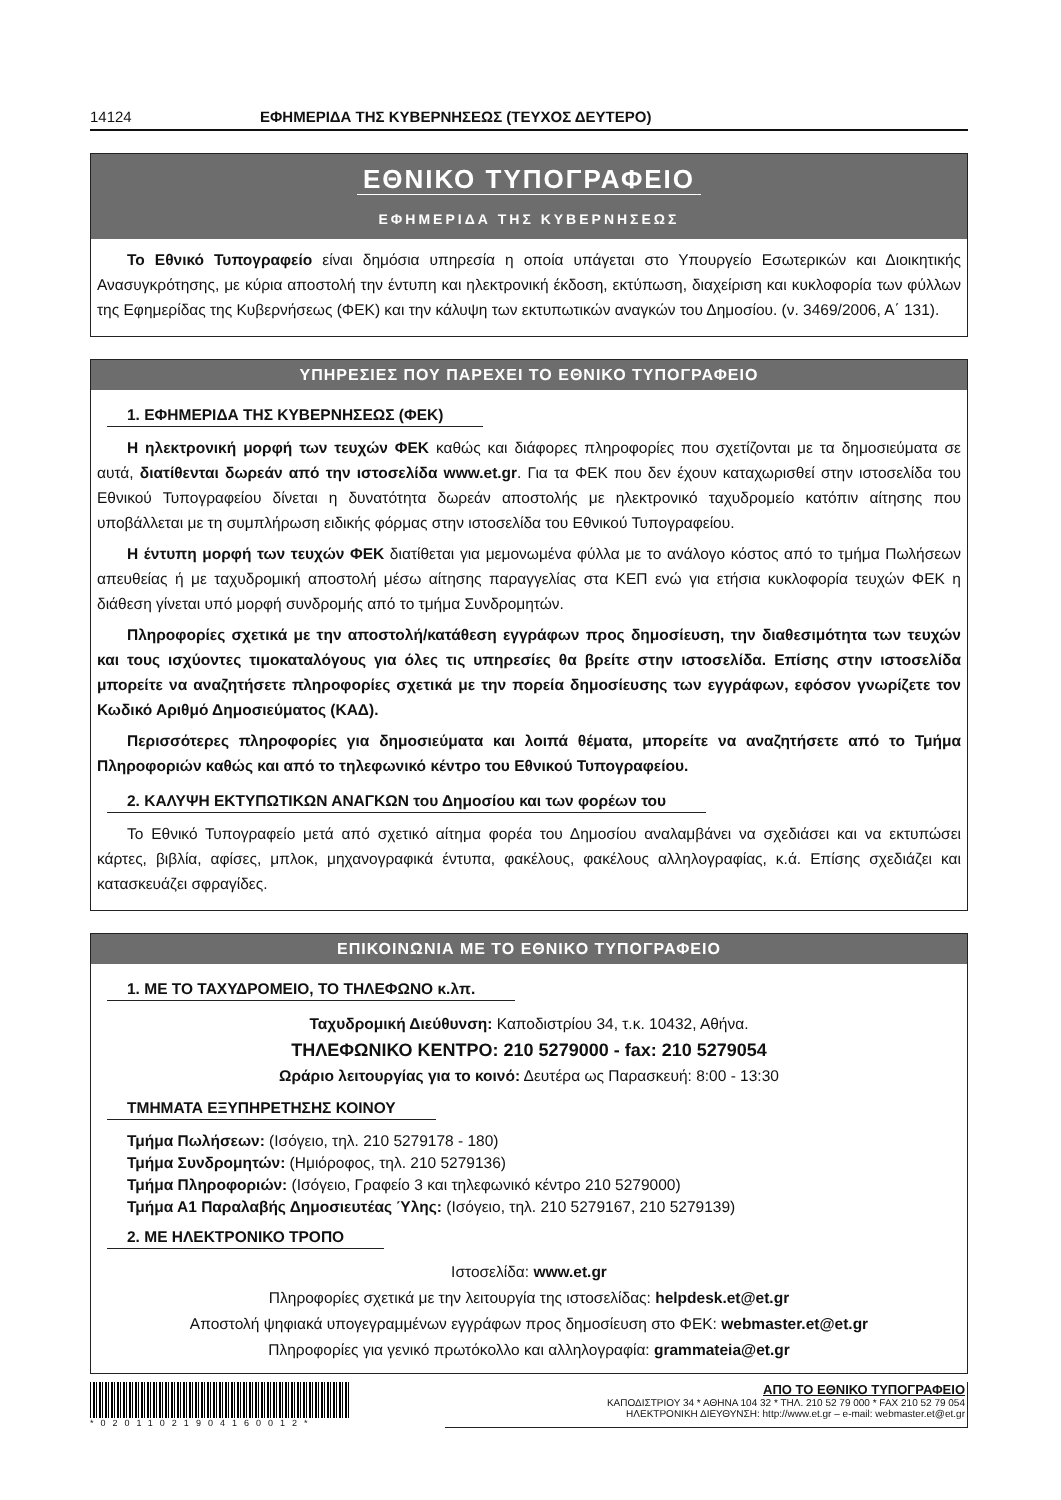14124 ΕΦΗΜΕΡΙΔΑ ΤΗΣ ΚΥΒΕΡΝΗΣΕΩΣ (ΤΕΥΧΟΣ ΔΕΥΤΕΡΟ)
ΕΘΝΙΚΟ ΤΥΠΟΓΡΑΦΕΙΟ
ΕΦΗΜΕΡΙΔΑ ΤΗΣ ΚΥΒΕΡΝΗΣΕΩΣ
Το Εθνικό Τυπογραφείο είναι δημόσια υπηρεσία η οποία υπάγεται στο Υπουργείο Εσωτερικών και Διοικητικής Ανασυγκρότησης, με κύρια αποστολή την έντυπη και ηλεκτρονική έκδοση, εκτύπωση, διαχείριση και κυκλοφορία των φύλλων της Εφημερίδας της Κυβερνήσεως (ΦΕΚ) και την κάλυψη των εκτυπωτικών αναγκών του Δημοσίου. (ν. 3469/2006, Α΄ 131).
ΥΠΗΡΕΣΙΕΣ ΠΟΥ ΠΑΡΕΧΕΙ ΤΟ ΕΘΝΙΚΟ ΤΥΠΟΓΡΑΦΕΙΟ
1. ΕΦΗΜΕΡΙΔΑ ΤΗΣ ΚΥΒΕΡΝΗΣΕΩΣ (ΦΕΚ)
Η ηλεκτρονική μορφή των τευχών ΦΕΚ καθώς και διάφορες πληροφορίες που σχετίζονται με τα δημοσιεύματα σε αυτά, διατίθενται δωρεάν από την ιστοσελίδα www.et.gr. Για τα ΦΕΚ που δεν έχουν καταχωρισθεί στην ιστοσελίδα του Εθνικού Τυπογραφείου δίνεται η δυνατότητα δωρεάν αποστολής με ηλεκτρονικό ταχυδρομείο κατόπιν αίτησης που υποβάλλεται με τη συμπλήρωση ειδικής φόρμας στην ιστοσελίδα του Εθνικού Τυπογραφείου.
Η έντυπη μορφή των τευχών ΦΕΚ διατίθεται για μεμονωμένα φύλλα με το ανάλογο κόστος από το τμήμα Πωλήσεων απευθείας ή με ταχυδρομική αποστολή μέσω αίτησης παραγγελίας στα ΚΕΠ ενώ για ετήσια κυκλοφορία τευχών ΦΕΚ η διάθεση γίνεται υπό μορφή συνδρομής από το τμήμα Συνδρομητών.
Πληροφορίες σχετικά με την αποστολή/κατάθεση εγγράφων προς δημοσίευση, την διαθεσιμότητα των τευχών και τους ισχύοντες τιμοκαταλόγους για όλες τις υπηρεσίες θα βρείτε στην ιστοσελίδα. Επίσης στην ιστοσελίδα μπορείτε να αναζητήσετε πληροφορίες σχετικά με την πορεία δημοσίευσης των εγγράφων, εφόσον γνωρίζετε τον Κωδικό Αριθμό Δημοσιεύματος (ΚΑΔ).
Περισσότερες πληροφορίες για δημοσιεύματα και λοιπά θέματα, μπορείτε να αναζητήσετε από το Τμήμα Πληροφοριών καθώς και από το τηλεφωνικό κέντρο του Εθνικού Τυπογραφείου.
2. ΚΑΛΥΨΗ ΕΚΤΥΠΩΤΙΚΩΝ ΑΝΑΓΚΩΝ του Δημοσίου και των φορέων του
Το Εθνικό Τυπογραφείο μετά από σχετικό αίτημα φορέα του Δημοσίου αναλαμβάνει να σχεδιάσει και να εκτυπώσει κάρτες, βιβλία, αφίσες, μπλοκ, μηχανογραφικά έντυπα, φακέλους, φακέλους αλληλογραφίας, κ.ά. Επίσης σχεδιάζει και κατασκευάζει σφραγίδες.
ΕΠΙΚΟΙΝΩΝΙΑ ΜΕ ΤΟ ΕΘΝΙΚΟ ΤΥΠΟΓΡΑΦΕΙΟ
1. ΜΕ ΤΟ ΤΑΧΥΔΡΟΜΕΙΟ, ΤΟ ΤΗΛΕΦΩΝΟ κ.λπ.
Ταχυδρομική Διεύθυνση: Καποδιστρίου 34, τ.κ. 10432, Αθήνα.
ΤΗΛΕΦΩΝΙΚΟ ΚΕΝΤΡΟ: 210 5279000 - fax: 210 5279054
Ωράριο λειτουργίας για το κοινό: Δευτέρα ως Παρασκευή: 8:00 - 13:30
ΤΜΗΜΑΤΑ ΕΞΥΠΗΡΕΤΗΣΗΣ ΚΟΙΝΟΥ
Τμήμα Πωλήσεων: (Ισόγειο, τηλ. 210 5279178 - 180)
Τμήμα Συνδρομητών: (Ημιόροφος, τηλ. 210 5279136)
Τμήμα Πληροφοριών: (Ισόγειο, Γραφείο 3 και τηλεφωνικό κέντρο 210 5279000)
Τμήμα Α1 Παραλαβής Δημοσιευτέας Ύλης: (Ισόγειο, τηλ. 210 5279167, 210 5279139)
2. ΜΕ ΗΛΕΚΤΡΟΝΙΚΟ ΤΡΟΠΟ
Ιστοσελίδα: www.et.gr
Πληροφορίες σχετικά με την λειτουργία της ιστοσελίδας: helpdesk.et@et.gr
Αποστολή ψηφιακά υπογεγραμμένων εγγράφων προς δημοσίευση στο ΦΕΚ: webmaster.et@et.gr
Πληροφορίες για γενικό πρωτόκολλο και αλληλογραφία: grammateia@et.gr
*02011021904160012*
ΑΠΟ ΤΟ ΕΘΝΙΚΟ ΤΥΠΟΓΡΑΦΕΙΟ
ΚΑΠΟΔΙΣΤΡΙΟΥ 34 * ΑΘΗΝΑ 104 32 * ΤΗΛ. 210 52 79 000 * FAX 210 52 79 054
ΗΛΕΚΤΡΟΝΙΚΗ ΔΙΕΥΘΥΝΣΗ: http://www.et.gr – e-mail: webmaster.et@et.gr